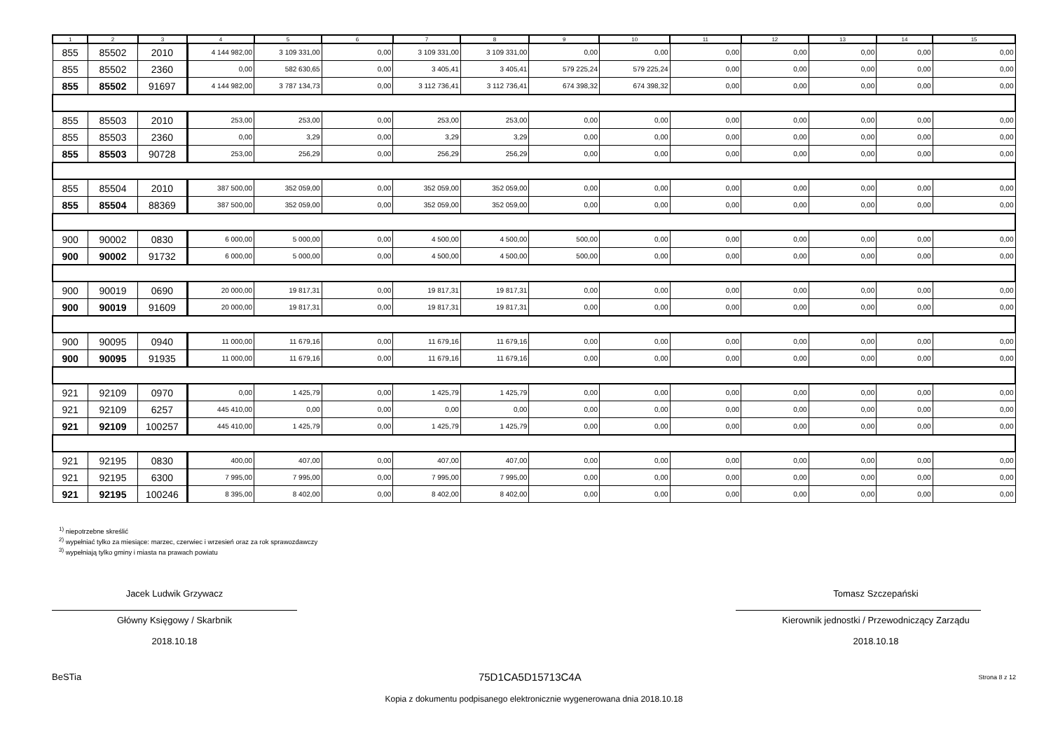| 1 | 2 | 3 | 4 | 5 | 6 | 7 | 8 | 9 | 10 | 11 | 12 | 13 | 14 | 15 |
| --- | --- | --- | --- | --- | --- | --- | --- | --- | --- | --- | --- | --- | --- | --- |
| 855 | 85502 | 2010 | 4 144 982,00 | 3 109 331,00 | 0,00 | 3 109 331,00 | 3 109 331,00 | 0,00 | 0,00 | 0,00 | 0,00 | 0,00 | 0,00 | 0,00 |
| 855 | 85502 | 2360 | 0,00 | 582 630,65 | 0,00 | 3 405,41 | 3 405,41 | 579 225,24 | 579 225,24 | 0,00 | 0,00 | 0,00 | 0,00 | 0,00 |
| 855 | 85502 | 91697 | 4 144 982,00 | 3 787 134,73 | 0,00 | 3 112 736,41 | 3 112 736,41 | 674 398,32 | 674 398,32 | 0,00 | 0,00 | 0,00 | 0,00 | 0,00 |
| 855 | 85503 | 2010 | 253,00 | 253,00 | 0,00 | 253,00 | 253,00 | 0,00 | 0,00 | 0,00 | 0,00 | 0,00 | 0,00 | 0,00 |
| 855 | 85503 | 2360 | 0,00 | 3,29 | 0,00 | 3,29 | 3,29 | 0,00 | 0,00 | 0,00 | 0,00 | 0,00 | 0,00 | 0,00 |
| 855 | 85503 | 90728 | 253,00 | 256,29 | 0,00 | 256,29 | 256,29 | 0,00 | 0,00 | 0,00 | 0,00 | 0,00 | 0,00 | 0,00 |
| 855 | 85504 | 2010 | 387 500,00 | 352 059,00 | 0,00 | 352 059,00 | 352 059,00 | 0,00 | 0,00 | 0,00 | 0,00 | 0,00 | 0,00 | 0,00 |
| 855 | 85504 | 88369 | 387 500,00 | 352 059,00 | 0,00 | 352 059,00 | 352 059,00 | 0,00 | 0,00 | 0,00 | 0,00 | 0,00 | 0,00 | 0,00 |
| 900 | 90002 | 0830 | 6 000,00 | 5 000,00 | 0,00 | 4 500,00 | 4 500,00 | 500,00 | 0,00 | 0,00 | 0,00 | 0,00 | 0,00 | 0,00 |
| 900 | 90002 | 91732 | 6 000,00 | 5 000,00 | 0,00 | 4 500,00 | 4 500,00 | 500,00 | 0,00 | 0,00 | 0,00 | 0,00 | 0,00 | 0,00 |
| 900 | 90019 | 0690 | 20 000,00 | 19 817,31 | 0,00 | 19 817,31 | 19 817,31 | 0,00 | 0,00 | 0,00 | 0,00 | 0,00 | 0,00 | 0,00 |
| 900 | 90019 | 91609 | 20 000,00 | 19 817,31 | 0,00 | 19 817,31 | 19 817,31 | 0,00 | 0,00 | 0,00 | 0,00 | 0,00 | 0,00 | 0,00 |
| 900 | 90095 | 0940 | 11 000,00 | 11 679,16 | 0,00 | 11 679,16 | 11 679,16 | 0,00 | 0,00 | 0,00 | 0,00 | 0,00 | 0,00 | 0,00 |
| 900 | 90095 | 91935 | 11 000,00 | 11 679,16 | 0,00 | 11 679,16 | 11 679,16 | 0,00 | 0,00 | 0,00 | 0,00 | 0,00 | 0,00 | 0,00 |
| 921 | 92109 | 0970 | 0,00 | 1 425,79 | 0,00 | 1 425,79 | 1 425,79 | 0,00 | 0,00 | 0,00 | 0,00 | 0,00 | 0,00 | 0,00 |
| 921 | 92109 | 6257 | 445 410,00 | 0,00 | 0,00 | 0,00 | 0,00 | 0,00 | 0,00 | 0,00 | 0,00 | 0,00 | 0,00 | 0,00 |
| 921 | 92109 | 100257 | 445 410,00 | 1 425,79 | 0,00 | 1 425,79 | 1 425,79 | 0,00 | 0,00 | 0,00 | 0,00 | 0,00 | 0,00 | 0,00 |
| 921 | 92195 | 0830 | 400,00 | 407,00 | 0,00 | 407,00 | 407,00 | 0,00 | 0,00 | 0,00 | 0,00 | 0,00 | 0,00 | 0,00 |
| 921 | 92195 | 6300 | 7 995,00 | 7 995,00 | 0,00 | 7 995,00 | 7 995,00 | 0,00 | 0,00 | 0,00 | 0,00 | 0,00 | 0,00 | 0,00 |
| 921 | 92195 | 100246 | 8 395,00 | 8 402,00 | 0,00 | 8 402,00 | 8 402,00 | 0,00 | 0,00 | 0,00 | 0,00 | 0,00 | 0,00 | 0,00 |
<sup>1)</sup> niepotrzebne skreślić
<sup>2)</sup> wypełniać tylko za miesiące: marzec, czerwiec i wrzesień oraz za rok sprawozdawczy
<sup>3)</sup> wypełniają tylko gminy i miasta na prawach powiatu
Jacek Ludwik Grzywacz
Główny Księgowy / Skarbnik
2018.10.18
Tomasz Szczepański
Kierownik jednostki / Przewodniczący Zarządu
2018.10.18
BeSTia 75D1CA5D15713C4A Strona 8 z 12
Kopia z dokumentu podpisanego elektronicznie wygenerowana dnia 2018.10.18